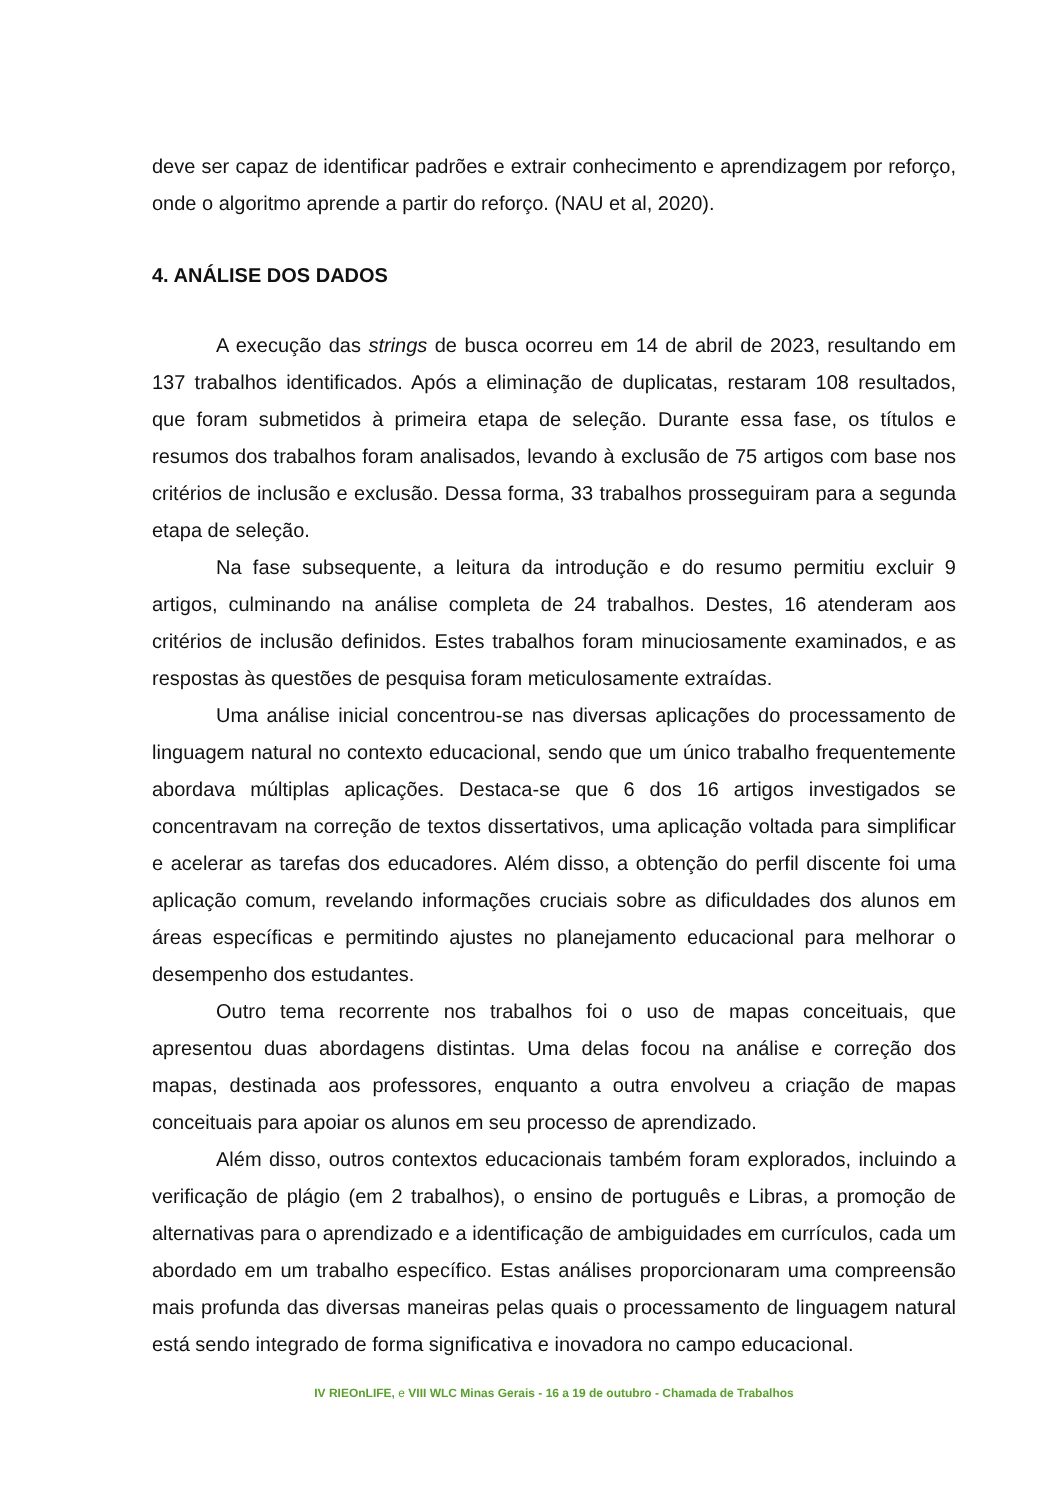deve ser capaz de identificar padrões e extrair conhecimento e aprendizagem por reforço, onde o algoritmo aprende a partir do reforço. (NAU et al, 2020).
4. ANÁLISE DOS DADOS
A execução das strings de busca ocorreu em 14 de abril de 2023, resultando em 137 trabalhos identificados. Após a eliminação de duplicatas, restaram 108 resultados, que foram submetidos à primeira etapa de seleção. Durante essa fase, os títulos e resumos dos trabalhos foram analisados, levando à exclusão de 75 artigos com base nos critérios de inclusão e exclusão. Dessa forma, 33 trabalhos prosseguiram para a segunda etapa de seleção.
Na fase subsequente, a leitura da introdução e do resumo permitiu excluir 9 artigos, culminando na análise completa de 24 trabalhos. Destes, 16 atenderam aos critérios de inclusão definidos. Estes trabalhos foram minuciosamente examinados, e as respostas às questões de pesquisa foram meticulosamente extraídas.
Uma análise inicial concentrou-se nas diversas aplicações do processamento de linguagem natural no contexto educacional, sendo que um único trabalho frequentemente abordava múltiplas aplicações. Destaca-se que 6 dos 16 artigos investigados se concentravam na correção de textos dissertativos, uma aplicação voltada para simplificar e acelerar as tarefas dos educadores. Além disso, a obtenção do perfil discente foi uma aplicação comum, revelando informações cruciais sobre as dificuldades dos alunos em áreas específicas e permitindo ajustes no planejamento educacional para melhorar o desempenho dos estudantes.
Outro tema recorrente nos trabalhos foi o uso de mapas conceituais, que apresentou duas abordagens distintas. Uma delas focou na análise e correção dos mapas, destinada aos professores, enquanto a outra envolveu a criação de mapas conceituais para apoiar os alunos em seu processo de aprendizado.
Além disso, outros contextos educacionais também foram explorados, incluindo a verificação de plágio (em 2 trabalhos), o ensino de português e Libras, a promoção de alternativas para o aprendizado e a identificação de ambiguidades em currículos, cada um abordado em um trabalho específico. Estas análises proporcionaram uma compreensão mais profunda das diversas maneiras pelas quais o processamento de linguagem natural está sendo integrado de forma significativa e inovadora no campo educacional.
IV RIEOnLIFE, e VIII WLC Minas Gerais - 16 a 19 de outubro - Chamada de Trabalhos